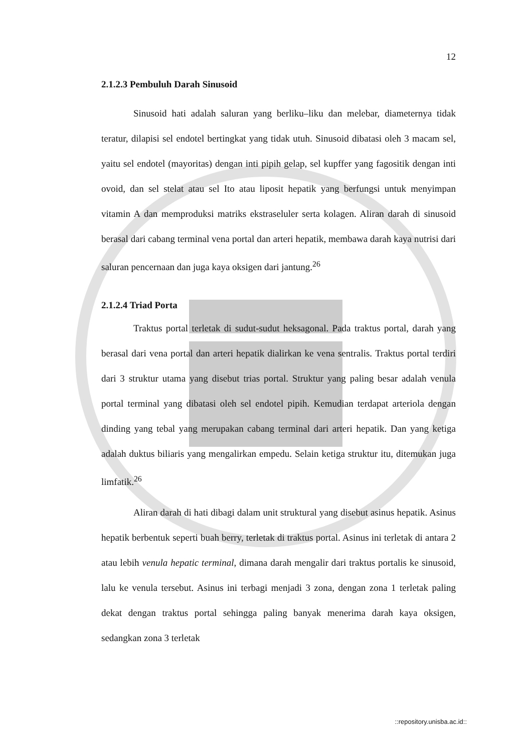12
2.1.2.3 Pembuluh Darah Sinusoid
Sinusoid hati adalah saluran yang berliku–liku dan melebar, diameternya tidak teratur, dilapisi sel endotel bertingkat yang tidak utuh. Sinusoid dibatasi oleh 3 macam sel, yaitu sel endotel (mayoritas) dengan inti pipih gelap, sel kupffer yang fagositik dengan inti ovoid, dan sel stelat atau sel Ito atau liposit hepatik yang berfungsi untuk menyimpan vitamin A dan memproduksi matriks ekstraseluler serta kolagen. Aliran darah di sinusoid berasal dari cabang terminal vena portal dan arteri hepatik, membawa darah kaya nutrisi dari saluran pencernaan dan juga kaya oksigen dari jantung.<sup>26</sup>
2.1.2.4 Triad Porta
Traktus portal terletak di sudut-sudut heksagonal. Pada traktus portal, darah yang berasal dari vena portal dan arteri hepatik dialirkan ke vena sentralis. Traktus portal terdiri dari 3 struktur utama yang disebut trias portal. Struktur yang paling besar adalah venula portal terminal yang dibatasi oleh sel endotel pipih. Kemudian terdapat arteriola dengan dinding yang tebal yang merupakan cabang terminal dari arteri hepatik. Dan yang ketiga adalah duktus biliaris yang mengalirkan empedu. Selain ketiga struktur itu, ditemukan juga limfatik.<sup>26</sup>
Aliran darah di hati dibagi dalam unit struktural yang disebut asinus hepatik. Asinus hepatik berbentuk seperti buah berry, terletak di traktus portal. Asinus ini terletak di antara 2 atau lebih venula hepatic terminal, dimana darah mengalir dari traktus portalis ke sinusoid, lalu ke venula tersebut. Asinus ini terbagi menjadi 3 zona, dengan zona 1 terletak paling dekat dengan traktus portal sehingga paling banyak menerima darah kaya oksigen, sedangkan zona 3 terletak
::repository.unisba.ac.id::